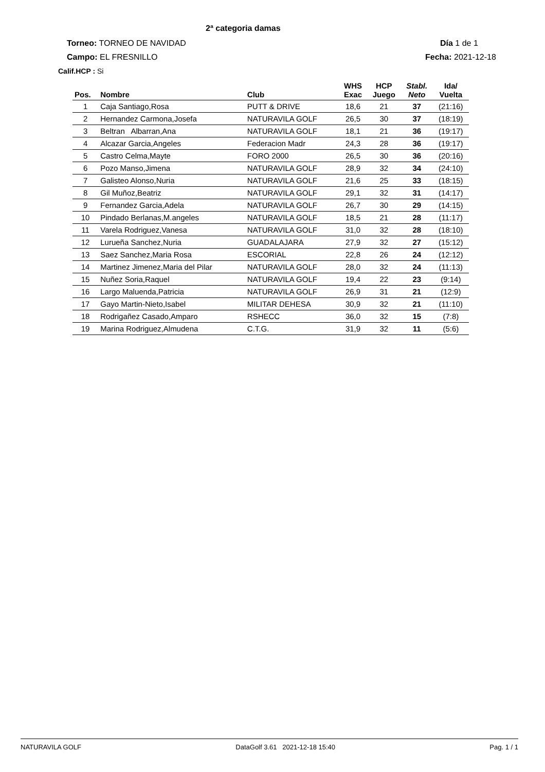2ª categoria damas
Torneo: TORNEO DE NAVIDAD Día 1 de 1
Campo: EL FRESNILLO Fecha: 2021-12-18
Calif.HCP : Si
| Pos. | Nombre | Club | WHS Exac | HCP Juego | Stabl. Neto | Ida/ Vuelta |
| --- | --- | --- | --- | --- | --- | --- |
| 1 | Caja Santiago,Rosa | PUTT & DRIVE | 18,6 | 21 | 37 | (21:16) |
| 2 | Hernandez Carmona,Josefa | NATURAVILA GOLF | 26,5 | 30 | 37 | (18:19) |
| 3 | Beltran Albarran,Ana | NATURAVILA GOLF | 18,1 | 21 | 36 | (19:17) |
| 4 | Alcazar Garcia,Angeles | Federacion Madr | 24,3 | 28 | 36 | (19:17) |
| 5 | Castro Celma,Mayte | FORO 2000 | 26,5 | 30 | 36 | (20:16) |
| 6 | Pozo Manso,Jimena | NATURAVILA GOLF | 28,9 | 32 | 34 | (24:10) |
| 7 | Galisteo Alonso,Nuria | NATURAVILA GOLF | 21,6 | 25 | 33 | (18:15) |
| 8 | Gil Muñoz,Beatriz | NATURAVILA GOLF | 29,1 | 32 | 31 | (14:17) |
| 9 | Fernandez Garcia,Adela | NATURAVILA GOLF | 26,7 | 30 | 29 | (14:15) |
| 10 | Pindado Berlanas,M.angeles | NATURAVILA GOLF | 18,5 | 21 | 28 | (11:17) |
| 11 | Varela Rodriguez,Vanesa | NATURAVILA GOLF | 31,0 | 32 | 28 | (18:10) |
| 12 | Lurueña Sanchez,Nuria | GUADALAJARA | 27,9 | 32 | 27 | (15:12) |
| 13 | Saez Sanchez,Maria Rosa | ESCORIAL | 22,8 | 26 | 24 | (12:12) |
| 14 | Martinez Jimenez,Maria del Pilar | NATURAVILA GOLF | 28,0 | 32 | 24 | (11:13) |
| 15 | Nuñez Soria,Raquel | NATURAVILA GOLF | 19,4 | 22 | 23 | (9:14) |
| 16 | Largo Maluenda,Patricia | NATURAVILA GOLF | 26,9 | 31 | 21 | (12:9) |
| 17 | Gayo Martin-Nieto,Isabel | MILITAR DEHESA | 30,9 | 32 | 21 | (11:10) |
| 18 | Rodrigañez Casado,Amparo | RSHECC | 36,0 | 32 | 15 | (7:8) |
| 19 | Marina Rodriguez,Almudena | C.T.G. | 31,9 | 32 | 11 | (5:6) |
NATURAVILA GOLF DataGolf 3.61 2021-12-18 15:40 Pag. 1 / 1